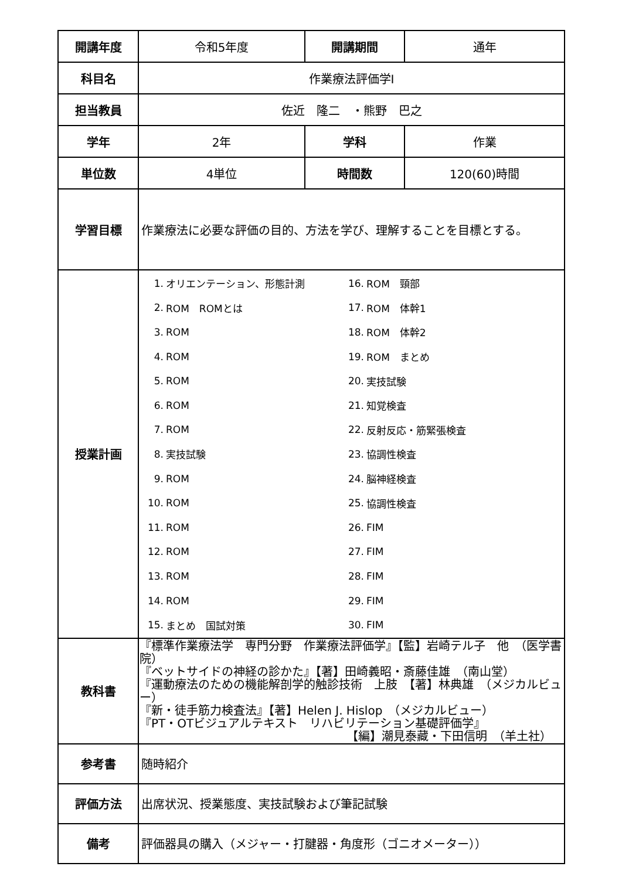| 開講年度 | 令和5年度 | 開講期間 | 通年 |
| 科目名 | 作業療法評価学Ⅰ | | |
| 担当教員 | 佐近 隆二 ・熊野 巴之 | | |
| 学年 | 2年 | 学科 | 作業 |
| 単位数 | 4単位 | 時間数 | 120(60)時間 |
| 学習目標 | 作業療法に必要な評価の目的、方法を学び、理解することを目標とする。 | | |
| 授業計画 | / 1. / オリエンテーション、形態計測 / 16. / ROM 頸部 / / 2. / ROM ROMとは / 17. / ROM 体幹1 / / 3. / ROM / 18. / ROM 体幹2 / / 4. / ROM / 19. / ROM まとめ / / 5. / ROM / 20. / 実技試験 / / 6. / ROM / 21. / 知覚検査 / / 7. / ROM / 22. / 反射反応・筋緊張検査 / / 8. / 実技試験 / 23. / 協調性検査 / / 9. / ROM / 24. / 脳神経検査 / / 10. / ROM / 25. / 協調性検査 / / 11. / ROM / 26. / FIM / / 12. / ROM / 27. / FIM / / 13. / ROM / 28. / FIM / / 14. / ROM / 29. / FIM / / 15. / まとめ 国試対策 / 30. / FIM / | | |
| 教科書 | 『標準作業療法学 専門分野 作業療法評価学』【監】岩崎テル子 他 （医学書院） 『ベットサイドの神経の診かた』【著】田崎義昭・斎藤佳雄 （南山堂） 『運動療法のための機能解剖学的触診技術 上肢 【著】林典雄 （メジカルビュー） 『新・徒手筋力検査法』【著】Helen J. Hislop （メジカルビュー） 『PT・OTビジュアルテキスト リハビリテーション基礎評価学』 【編】潮見泰藏・下田信明 （羊土社） | | |
| 参考書 | 随時紹介 | | |
| 評価方法 | 出席状況、授業態度、実技試験および筆記試験 | | |
| 備考 | 評価器具の購入（メジャー・打腱器・角度形（ゴニオメーター）） | | |